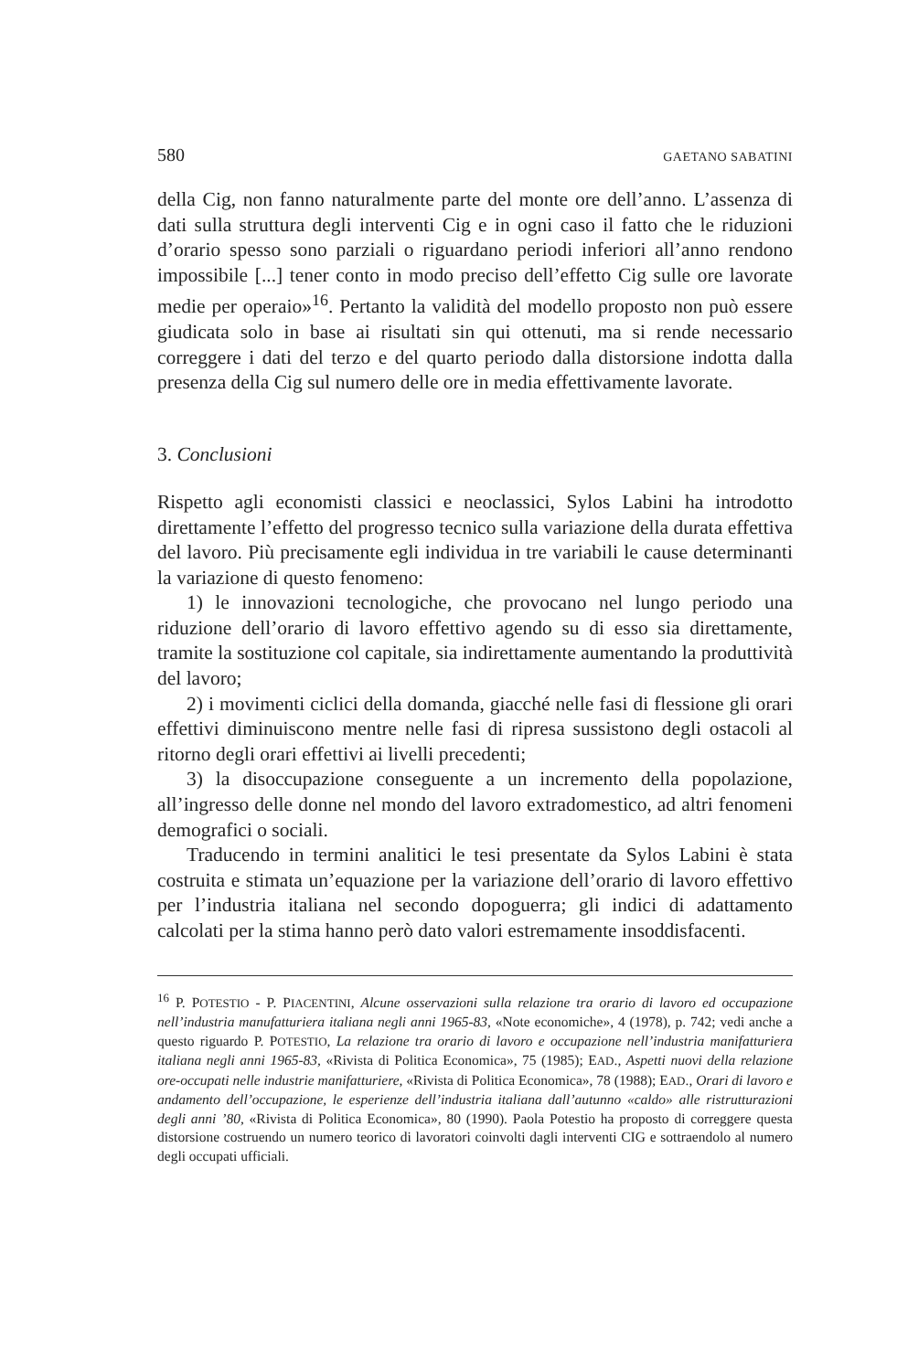580 GAETANO SABATINI
della Cig, non fanno naturalmente parte del monte ore dell’anno. L’assenza di dati sulla struttura degli interventi Cig e in ogni caso il fatto che le riduzioni d’orario spesso sono parziali o riguardano periodi inferiori all’anno rendono impossibile [...] tener conto in modo preciso dell’effetto Cig sulle ore lavorate medie per operaio»<sup>16</sup>. Pertanto la validità del modello proposto non può essere giudicata solo in base ai risultati sin qui ottenuti, ma si rende necessario correggere i dati del terzo e del quarto periodo dalla distorsione indotta dalla presenza della Cig sul numero delle ore in media effettivamente lavorate.
3. Conclusioni
Rispetto agli economisti classici e neoclassici, Sylos Labini ha introdotto direttamente l’effetto del progresso tecnico sulla variazione della durata effettiva del lavoro. Più precisamente egli individua in tre variabili le cause determinanti la variazione di questo fenomeno:
1) le innovazioni tecnologiche, che provocano nel lungo periodo una riduzione dell’orario di lavoro effettivo agendo su di esso sia direttamente, tramite la sostituzione col capitale, sia indirettamente aumentando la produttività del lavoro;
2) i movimenti ciclici della domanda, giacché nelle fasi di flessione gli orari effettivi diminuiscono mentre nelle fasi di ripresa sussistono degli ostacoli al ritorno degli orari effettivi ai livelli precedenti;
3) la disoccupazione conseguente a un incremento della popolazione, all’ingresso delle donne nel mondo del lavoro extradomestico, ad altri fenomeni demografici o sociali.
Traducendo in termini analitici le tesi presentate da Sylos Labini è stata costruita e stimata un’equazione per la variazione dell’orario di lavoro effettivo per l’industria italiana nel secondo dopoguerra; gli indici di adattamento calcolati per la stima hanno però dato valori estremamente insoddisfacenti.
<sup>16</sup> P. POTESTIO - P. PIACENTINI, Alcune osservazioni sulla relazione tra orario di lavoro ed occupazione nell’industria manufatturiera italiana negli anni 1965-83, «Note economiche», 4 (1978), p. 742; vedi anche a questo riguardo P. POTESTIO, La relazione tra orario di lavoro e occupazione nell’industria manifatturiera italiana negli anni 1965-83, «Rivista di Politica Economica», 75 (1985); EAD., Aspetti nuovi della relazione ore-occupati nelle industrie manifatturiere, «Rivista di Politica Economica», 78 (1988); EAD., Orari di lavoro e andamento dell’occupazione, le esperienze dell’industria italiana dall’autunno «caldo» alle ristrutturazioni degli anni ’80, «Rivista di Politica Economica», 80 (1990). Paola Potestio ha proposto di correggere questa distorsione costruendo un numero teorico di lavoratori coinvolti dagli interventi CIG e sottraendolo al numero degli occupati ufficiali.